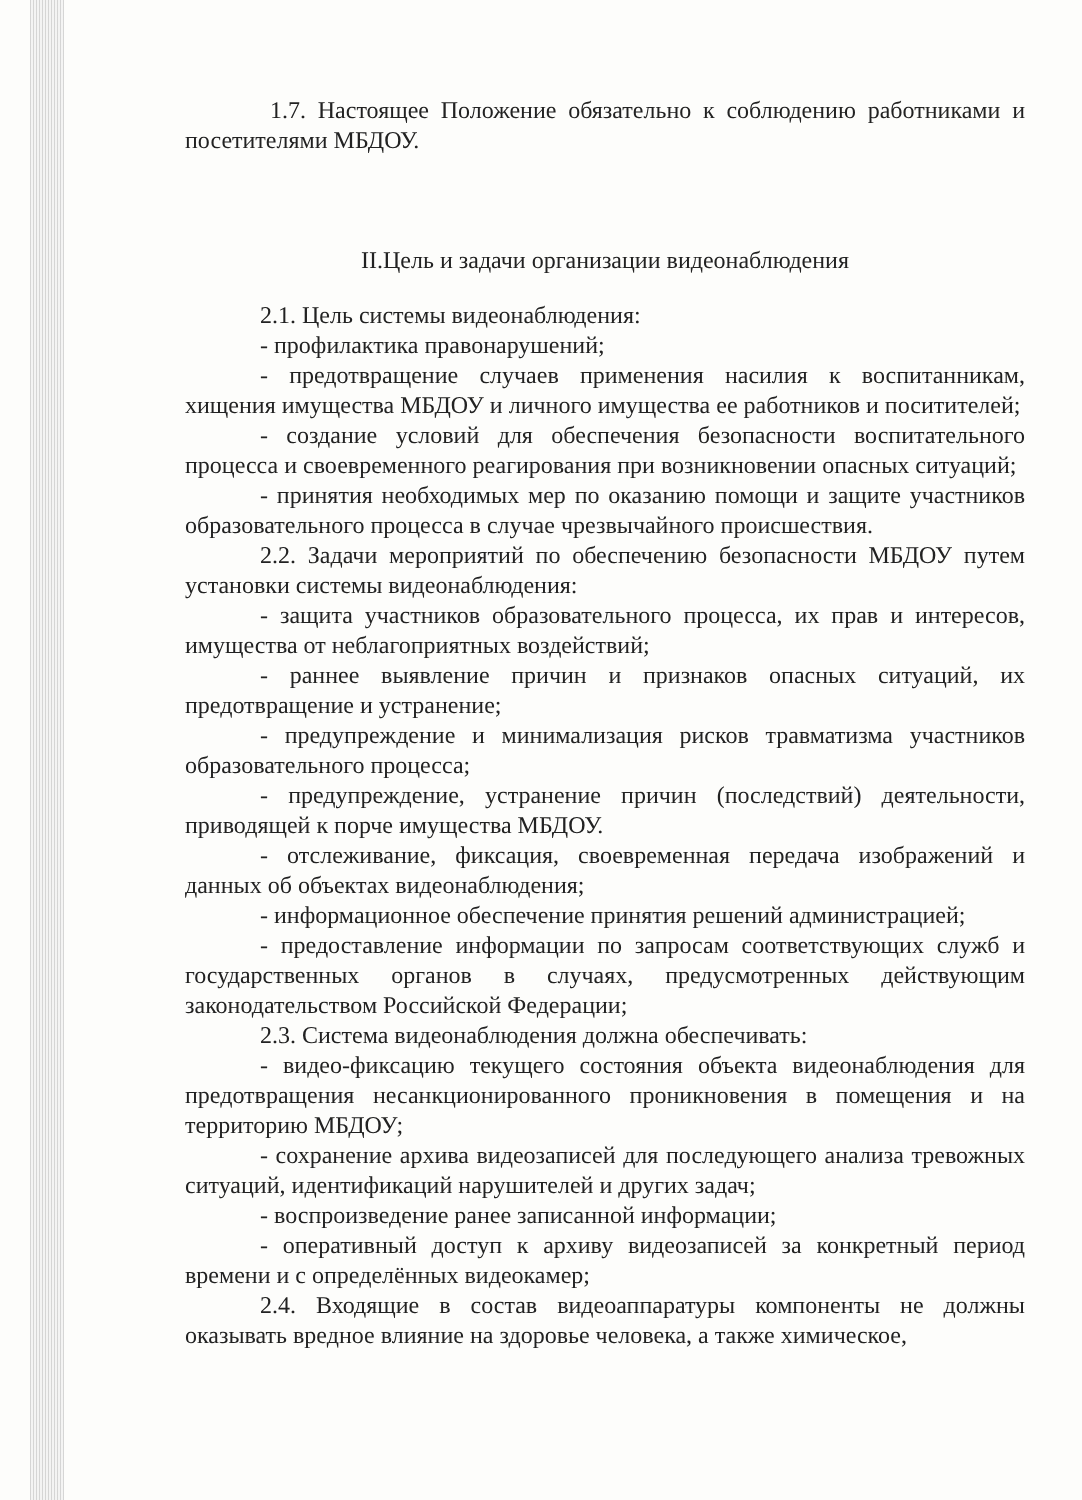1.7. Настоящее Положение обязательно к соблюдению работниками и посетителями МБДОУ.
II.Цель и задачи организации видеонаблюдения
2.1. Цель системы видеонаблюдения:
- профилактика правонарушений;
- предотвращение случаев применения насилия к воспитанникам, хищения имущества МБДОУ и личного имущества ее работников и поситителей;
- создание условий для обеспечения безопасности воспитательного процесса и своевременного реагирования при возникновении опасных ситуаций;
- принятия необходимых мер по оказанию помощи и защите участников образовательного процесса в случае чрезвычайного происшествия.
2.2. Задачи мероприятий по обеспечению безопасности МБДОУ путем установки системы видеонаблюдения:
- защита участников образовательного процесса, их прав и интересов, имущества от неблагоприятных воздействий;
- раннее выявление причин и признаков опасных ситуаций, их предотвращение и устранение;
- предупреждение и минимализация рисков травматизма участников образовательного процесса;
- предупреждение, устранение причин (последствий) деятельности, приводящей к порче имущества МБДОУ.
- отслеживание, фиксация, своевременная передача изображений и данных об объектах видеонаблюдения;
- информационное обеспечение принятия решений администрацией;
- предоставление информации по запросам соответствующих служб и государственных органов в случаях, предусмотренных действующим законодательством Российской Федерации;
2.3. Система видеонаблюдения должна обеспечивать:
- видео-фиксацию текущего состояния объекта видеонаблюдения для предотвращения несанкционированного проникновения в помещения и на территорию МБДОУ;
- сохранение архива видеозаписей для последующего анализа тревожных ситуаций, идентификаций нарушителей и других задач;
- воспроизведение ранее записанной информации;
- оперативный доступ к архиву видеозаписей за конкретный период времени и с определённых видеокамер;
2.4. Входящие в состав видеоаппаратуры компоненты не должны оказывать вредное влияние на здоровье человека, а также химическое,